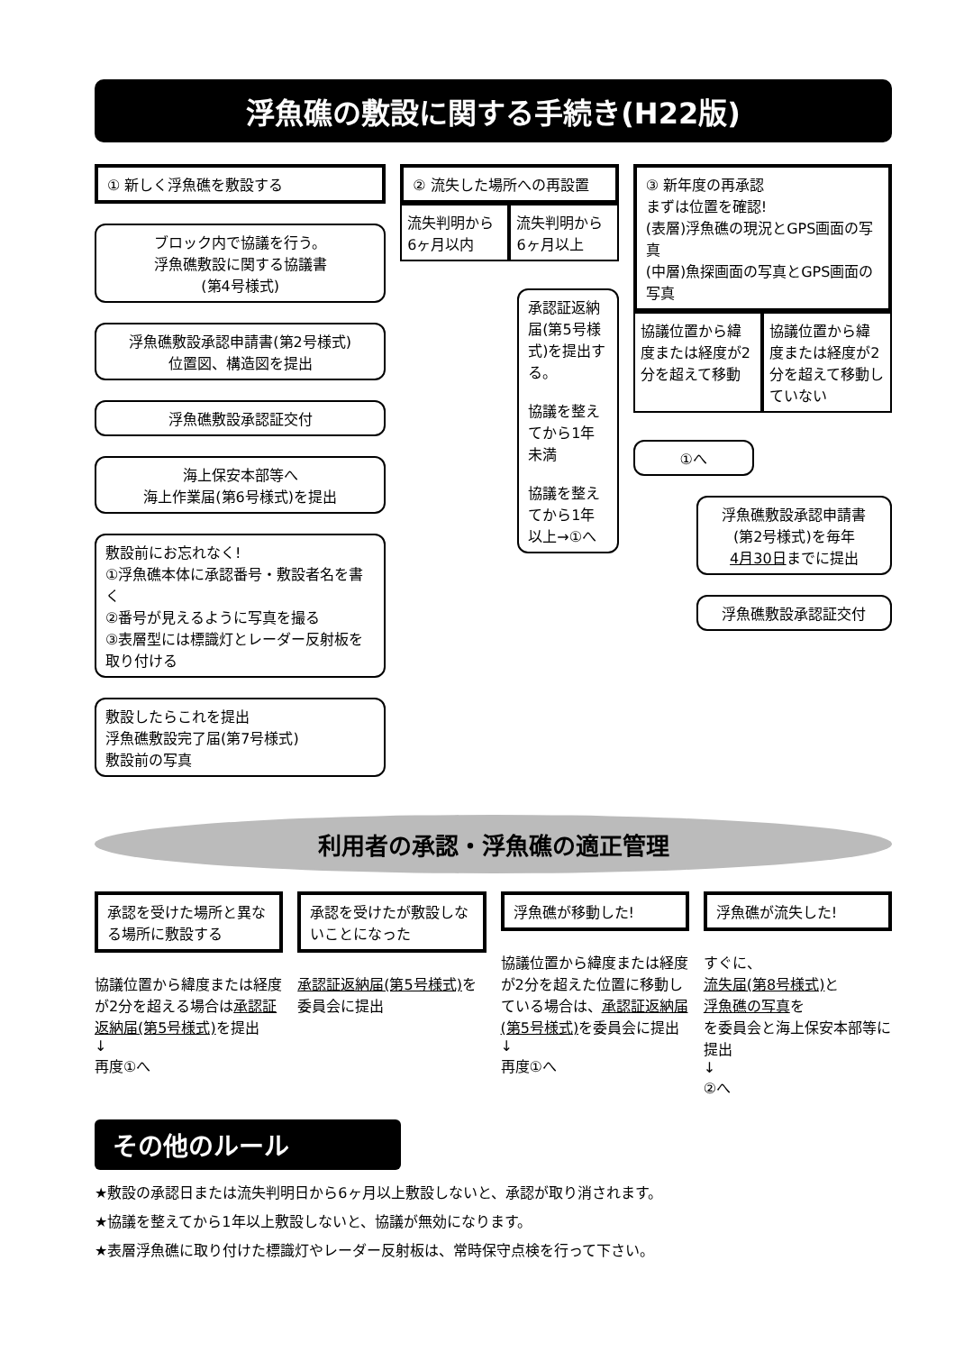浮魚礁の敷設に関する手続き(H22版)
① 新しく浮魚礁を敷設する
ブロック内で協議を行う。
浮魚礁敷設に関する協議書
(第4号様式)
浮魚礁敷設承認申請書(第2号様式)
位置図、構造図を提出
浮魚礁敷設承認証交付
海上保安本部等へ
海上作業届(第6号様式)を提出
敷設前にお忘れなく!
①浮魚礁本体に承認番号・敷設者名を書く
②番号が見えるように写真を撮る
③表層型には標識灯とレーダー反射板を取り付ける
敷設したらこれを提出
浮魚礁敷設完了届(第7号様式)
敷設前の写真
② 流失した場所への再設置
流失判明から
6ヶ月以内
流失判明から
6ヶ月以上
承認証返納届(第5号様式)を提出する。
協議を整えてから1年未満
協議を整えてから1年以上→①へ
③ 新年度の再承認
まずは位置を確認!
(表層)浮魚礁の現況とGPS画面の写真
(中層)魚探画面の写真とGPS画面の写真
協議位置から緯度または経度が2分を超えて移動
協議位置から緯度または経度が2分を超えて移動していない
①へ
浮魚礁敷設承認申請書
(第2号様式)を毎年
4月30日までに提出
浮魚礁敷設承認証交付
利用者の承認・浮魚礁の適正管理
承認を受けた場所と異なる場所に敷設する
協議位置から緯度または経度が2分を超える場合は承認証返納届(第5号様式) を提出
↓
再度①へ
承認を受けたが敷設しないことになった
承認証返納届(第5号様式) を委員会に提出
浮魚礁が移動した!
協議位置から緯度または経度が2分を超えた位置に移動している場合は、承認証返納届(第5号様式) を委員会に提出
↓
再度①へ
浮魚礁が流失した!
すぐに、
流失届(第8号様式) と
浮魚礁の写真を
を委員会と海上保安本部等に提出
↓
②へ
その他のルール
★敷設の承認日または流失判明日から6ヶ月以上敷設しないと、承認が取り消されます。
★協議を整えてから1年以上敷設しないと、協議が無効になります。
★表層浮魚礁に取り付けた標識灯やレーダー反射板は、常時保守点検を行って下さい。